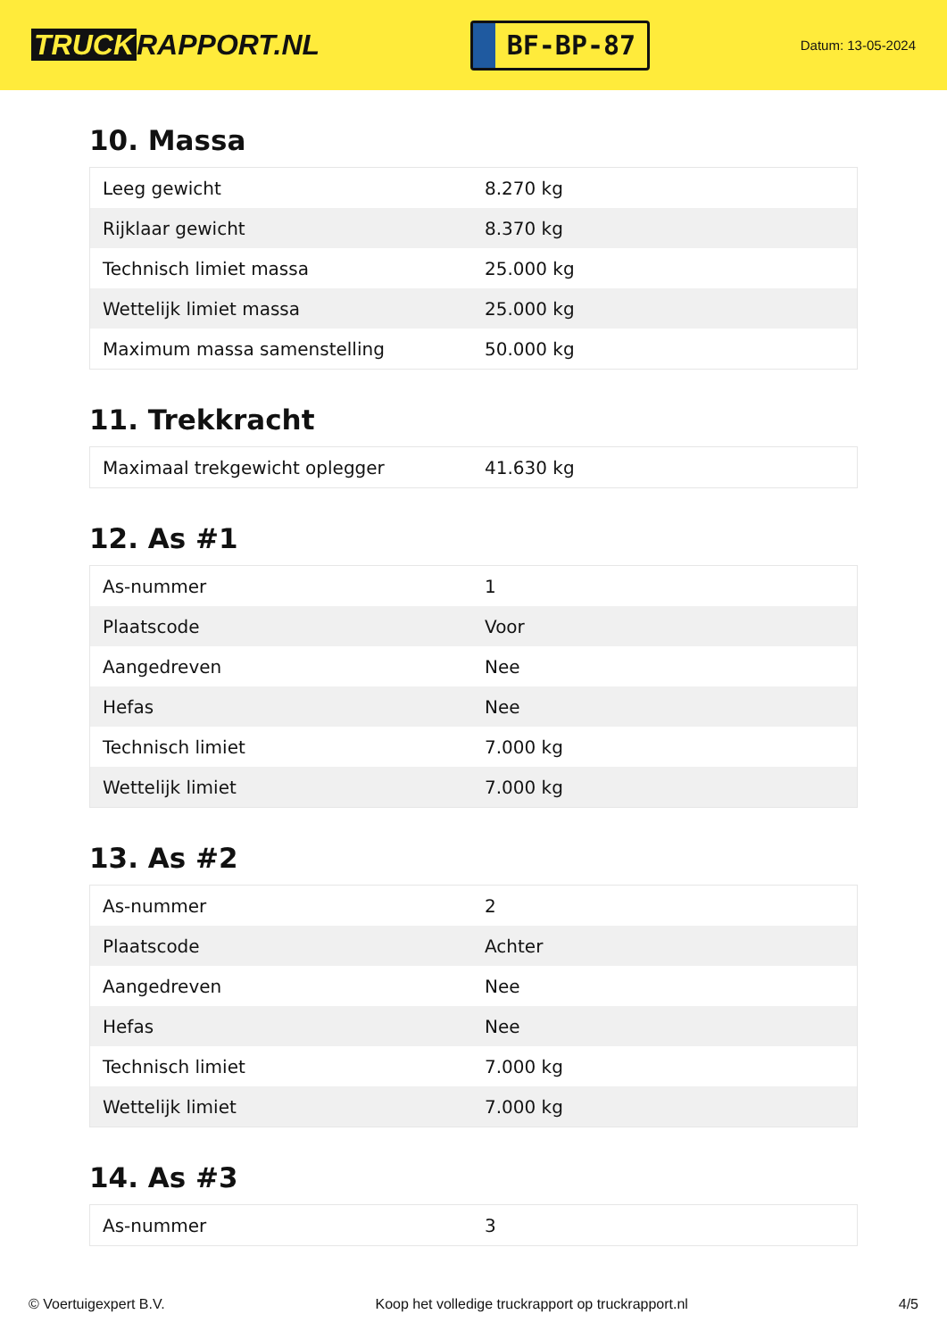TRUCK RAPPORT.NL
BF-BP-87
Datum: 13-05-2024
10. Massa
| Leeg gewicht | 8.270 kg |
| Rijklaar gewicht | 8.370 kg |
| Technisch limiet massa | 25.000 kg |
| Wettelijk limiet massa | 25.000 kg |
| Maximum massa samenstelling | 50.000 kg |
11. Trekkracht
| Maximaal trekgewicht oplegger | 41.630 kg |
12. As #1
| As-nummer | 1 |
| Plaatscode | Voor |
| Aangedreven | Nee |
| Hefas | Nee |
| Technisch limiet | 7.000 kg |
| Wettelijk limiet | 7.000 kg |
13. As #2
| As-nummer | 2 |
| Plaatscode | Achter |
| Aangedreven | Nee |
| Hefas | Nee |
| Technisch limiet | 7.000 kg |
| Wettelijk limiet | 7.000 kg |
14. As #3
| As-nummer | 3 |
© Voertuigexpert B.V. Koop het volledige truckrapport op truckrapport.nl 4/5